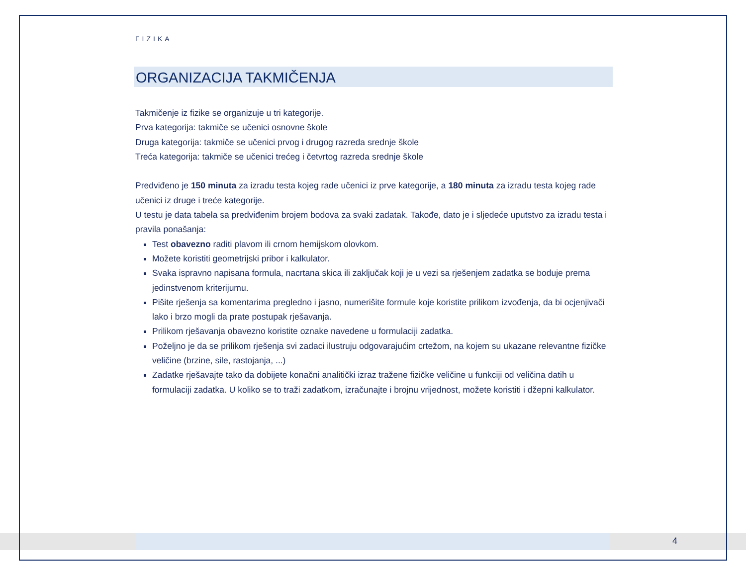FIZIKA
ORGANIZACIJA TAKMIČENJA
Takmičenje iz fizike se organizuje u tri kategorije.
Prva kategorija: takmiče se učenici osnovne škole
Druga kategorija: takmiče se učenici prvog i drugog razreda srednje škole
Treća kategorija: takmiče se učenici trećeg i četvrtog razreda srednje škole
Predviđeno je 150 minuta za izradu testa kojeg rade učenici iz prve kategorije, a 180 minuta za izradu testa kojeg rade učenici iz druge i treće kategorije.
U testu je data tabela sa predviđenim brojem bodova za svaki zadatak. Takođe, dato je i sljedeće uputstvo za izradu testa i pravila ponašanja:
Test obavezno raditi plavom ili crnom hemijskom olovkom.
Možete koristiti geometrijski pribor i kalkulator.
Svaka ispravno napisana formula, nacrtana skica ili zaključak koji je u vezi sa rješenjem zadatka se boduje prema jedinstvenom kriterijumu.
Pišite rješenja sa komentarima pregledno i jasno, numerišite formule koje koristite prilikom izvođenja, da bi ocjenjivači lako i brzo mogli da prate postupak rješavanja.
Prilikom rješavanja obavezno koristite oznake navedene u formulaciji zadatka.
Poželjno je da se prilikom rješenja svi zadaci ilustruju odgovarajućim crtežom, na kojem su ukazane relevantne fizičke veličine (brzine, sile, rastojanja, ...)
Zadatke rješavajte tako da dobijete konačni analitički izraz tražene fizičke veličine u funkciji od veličina datih u formulaciji zadatka. U koliko se to traži zadatkom, izračunajte i brojnu vrijednost, možete koristiti i džepni kalkulator.
4